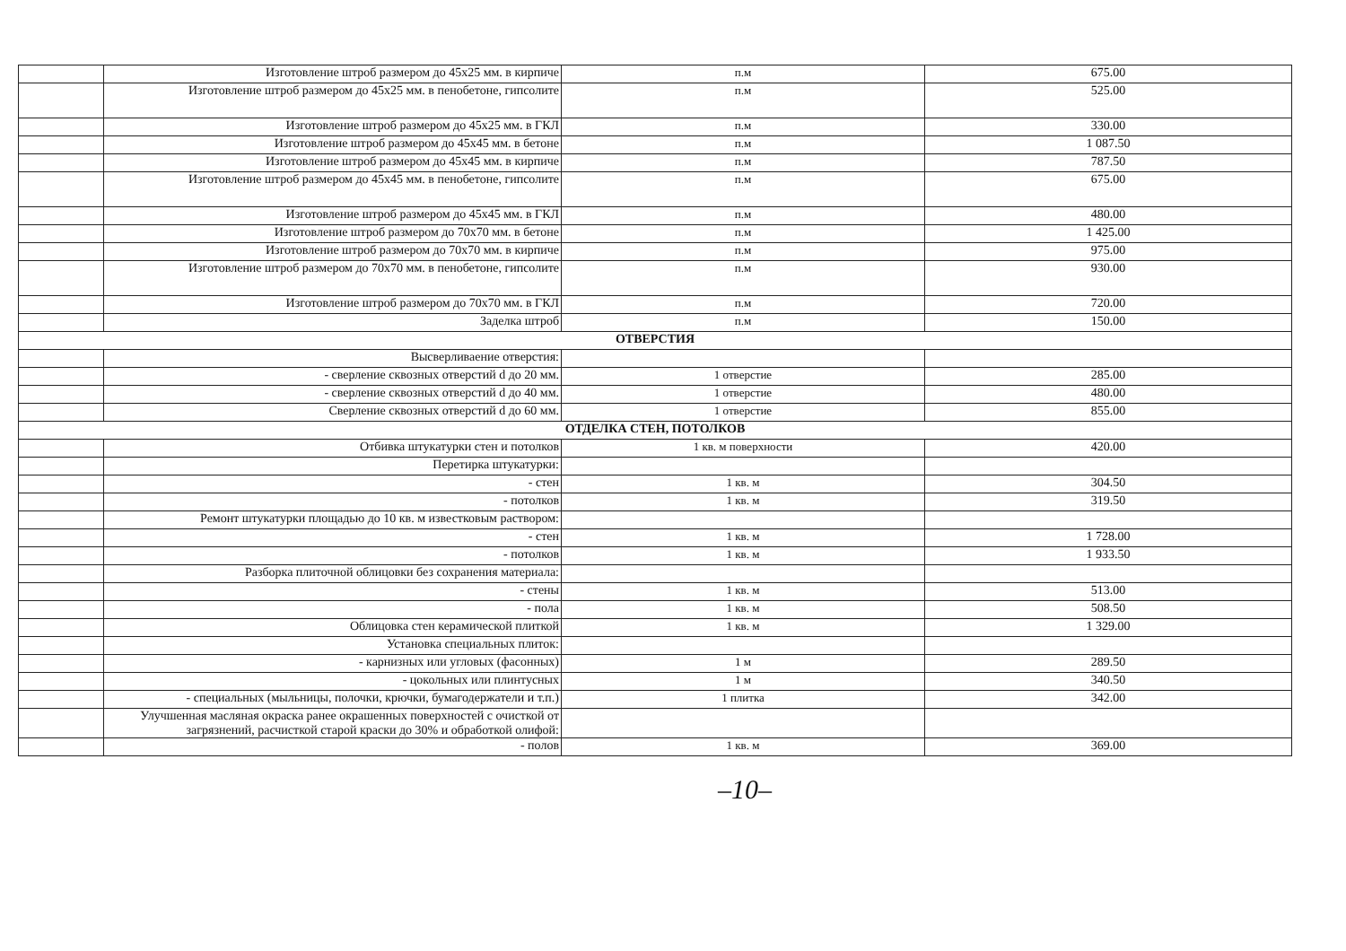| | Изготовление штроб размером до 45х25 мм. в кирпиче | п.м | 675.00 |
| | Изготовление штроб размером до 45х25 мм. в пенобетоне, гипсолите | п.м | 525.00 |
| | Изготовление штроб размером до 45х25 мм. в ГКЛ | п.м | 330.00 |
| | Изготовление штроб размером до 45х45 мм. в бетоне | п.м | 1 087.50 |
| | Изготовление штроб размером до 45х45 мм. в кирпиче | п.м | 787.50 |
| | Изготовление штроб размером до 45х45 мм. в пенобетоне, гипсолите | п.м | 675.00 |
| | Изготовление штроб размером до 45х45 мм. в ГКЛ | п.м | 480.00 |
| | Изготовление штроб размером до 70х70 мм. в бетоне | п.м | 1 425.00 |
| | Изготовление штроб размером до 70х70 мм. в кирпиче | п.м | 975.00 |
| | Изготовление штроб размером до 70х70 мм. в пенобетоне, гипсолите | п.м | 930.00 |
| | Изготовление штроб размером до 70х70 мм. в ГКЛ | п.м | 720.00 |
| | Заделка штроб | п.м | 150.00 |
| ОТВЕРСТИЯ | | | |
| | Высверливаение отверстия: | | |
| | - сверление сквозных отверстий d до 20 мм. | 1 отверстие | 285.00 |
| | - сверление сквозных отверстий d до 40 мм. | 1 отверстие | 480.00 |
| | Сверление сквозных отверстий d до 60 мм. | 1 отверстие | 855.00 |
| ОТДЕЛКА СТЕН, ПОТОЛКОВ | | | |
| | Отбивка штукатурки стен и потолков | 1 кв. м поверхности | 420.00 |
| | Перетирка штукатурки: | | |
| | - стен | 1 кв. м | 304.50 |
| | - потолков | 1 кв. м | 319.50 |
| | Ремонт штукатурки площадью до 10 кв. м известковым раствором: | | |
| | - стен | 1 кв. м | 1 728.00 |
| | - потолков | 1 кв. м | 1 933.50 |
| | Разборка плиточной облицовки без сохранения материала: | | |
| | - стены | 1 кв. м | 513.00 |
| | - пола | 1 кв. м | 508.50 |
| | Облицовка стен керамической плиткой | 1 кв. м | 1 329.00 |
| | Установка специальных плиток: | | |
| | - карнизных или угловых (фасонных) | 1 м | 289.50 |
| | - цокольных или плинтусных | 1 м | 340.50 |
| | - специальных (мыльницы, полочки, крючки, бумагодержатели и т.п.) | 1 плитка | 342.00 |
| | Улучшенная масляная окраска ранее окрашенных поверхностей с очисткой от загрязнений, расчисткой старой краски до 30% и обработкой олифой: | | |
| | - полов | 1 кв. м | 369.00 |
–10–